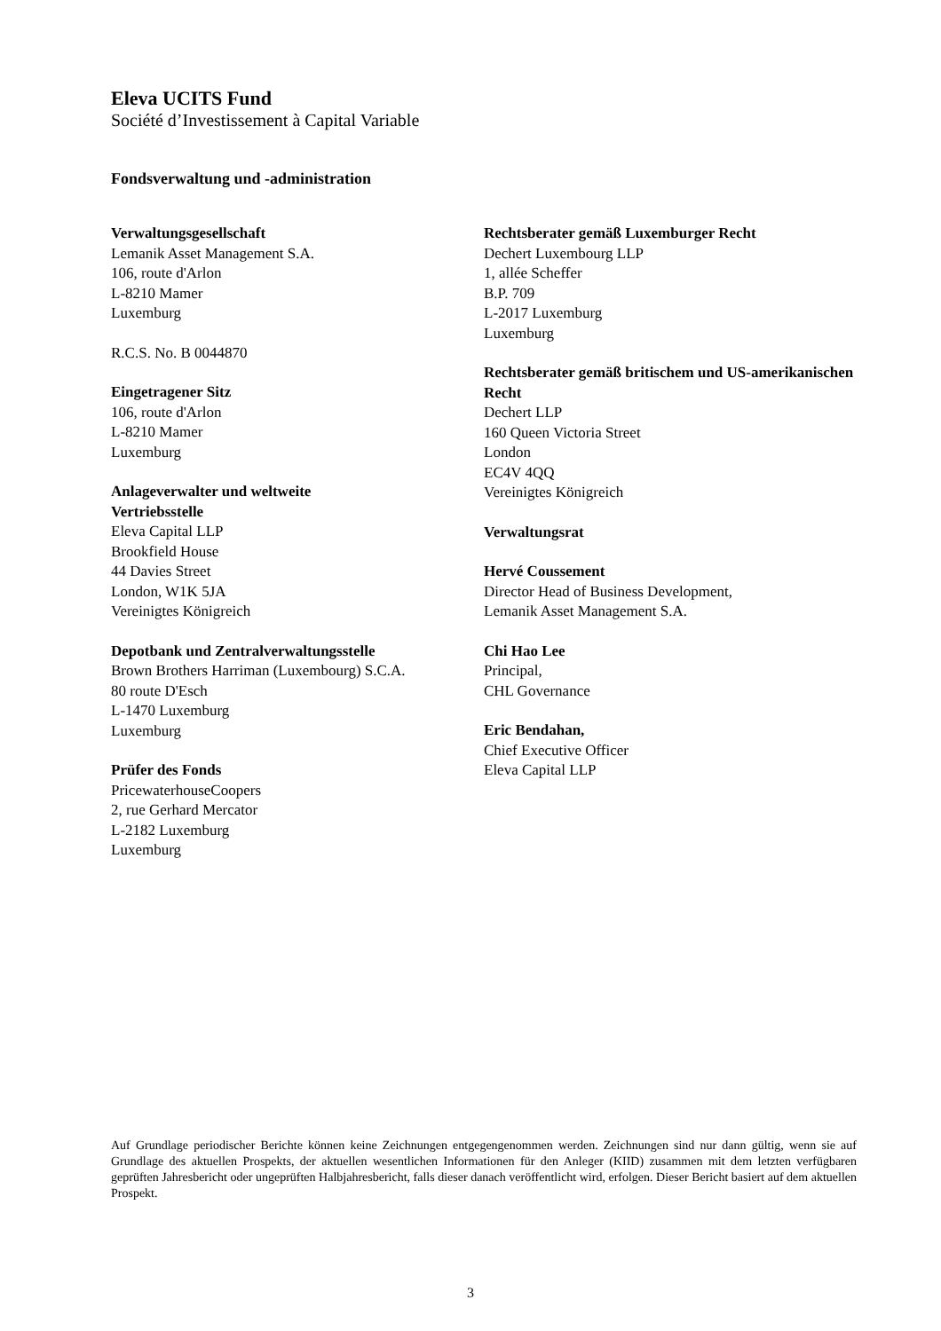Eleva UCITS Fund
Société d’Investissement à Capital Variable
Fondsverwaltung und -administration
Verwaltungsgesellschaft
Lemanik Asset Management S.A.
106, route d'Arlon
L-8210 Mamer
Luxemburg
R.C.S. No. B 0044870
Eingetragener Sitz
106, route d'Arlon
L-8210 Mamer
Luxemburg
Anlageverwalter und weltweite
Vertriebsstelle
Eleva Capital LLP
Brookfield House
44 Davies Street
London, W1K 5JA
Vereinigtes Königreich
Depotbank und Zentralverwaltungsstelle
Brown Brothers Harriman (Luxembourg) S.C.A.
80 route D'Esch
L-1470 Luxemburg
Luxemburg
Prüfer des Fonds
PricewaterhouseCoopers
2, rue Gerhard Mercator
L-2182 Luxemburg
Luxemburg
Rechtsberater gemäß Luxemburger Recht
Dechert Luxembourg LLP
1, allée Scheffer
B.P. 709
L-2017 Luxemburg
Luxemburg
Rechtsberater gemäß britischem und US-amerikanischen Recht
Dechert LLP
160 Queen Victoria Street
London
EC4V 4QQ
Vereinigtes Königreich
Verwaltungsrat
Hervé Coussement
Director Head of Business Development,
Lemanik Asset Management S.A.
Chi Hao Lee
Principal,
CHL Governance
Eric Bendahan,
Chief Executive Officer
Eleva Capital LLP
Auf Grundlage periodischer Berichte können keine Zeichnungen entgegengenommen werden. Zeichnungen sind nur dann gültig, wenn sie auf Grundlage des aktuellen Prospekts, der aktuellen wesentlichen Informationen für den Anleger (KIID) zusammen mit dem letzten verfügbaren geprüften Jahresbericht oder ungeprüften Halbjahresbericht, falls dieser danach veröffentlicht wird, erfolgen. Dieser Bericht basiert auf dem aktuellen Prospekt.
3